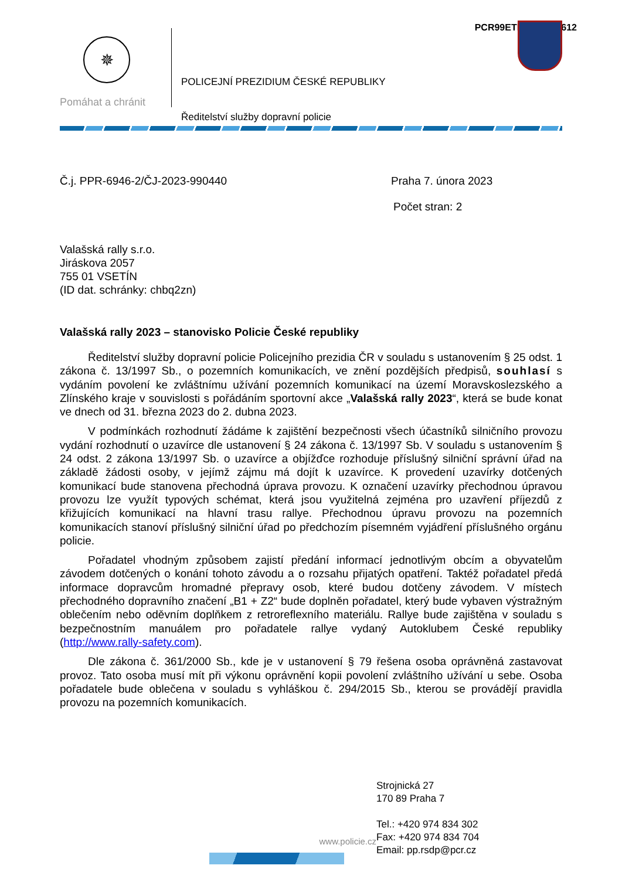PCR99ETRpo42965612
✵
Pomáhat a chránit
POLICEJNÍ PREZIDIUM ČESKÉ REPUBLIKY
Ředitelství služby dopravní policie
Č.j. PPR-6946-2/ČJ-2023-990440 Praha 7. února 2023
Počet stran: 2
Valašská rally s.r.o.
Jiráskova 2057
755 01 VSETÍN
(ID dat. schránky: chbq2zn)
Valašská rally 2023 – stanovisko Policie České republiky
Ředitelství služby dopravní policie Policejního prezidia ČR v souladu s ustanovením § 25 odst. 1 zákona č. 13/1997 Sb., o pozemních komunikacích, ve znění pozdějších předpisů, souhlasí s vydáním povolení ke zvláštnímu užívání pozemních komunikací na území Moravskoslezského a Zlínského kraje v souvislosti s pořádáním sportovní akce „Valašská rally 2023“, která se bude konat ve dnech od 31. března 2023 do 2. dubna 2023.
V podmínkách rozhodnutí žádáme k zajištění bezpečnosti všech účastníků silničního provozu vydání rozhodnutí o uzavírce dle ustanovení § 24 zákona č. 13/1997 Sb. V souladu s ustanovením § 24 odst. 2 zákona 13/1997 Sb. o uzavírce a objížďce rozhoduje příslušný silniční správní úřad na základě žádosti osoby, v jejímž zájmu má dojít k uzavírce. K provedení uzavírky dotčených komunikací bude stanovena přechodná úprava provozu. K označení uzavírky přechodnou úpravou provozu lze využít typových schémat, která jsou využitelná zejména pro uzavření příjezdů z křižujících komunikací na hlavní trasu rallye. Přechodnou úpravu provozu na pozemních komunikacích stanoví příslušný silniční úřad po předchozím písemném vyjádření příslušného orgánu policie.
Pořadatel vhodným způsobem zajistí předání informací jednotlivým obcím a obyvatelům závodem dotčených o konání tohoto závodu a o rozsahu přijatých opatření. Taktéž pořadatel předá informace dopravcům hromadné přepravy osob, které budou dotčeny závodem. V místech přechodného dopravního značení „B1 + Z2“ bude doplněn pořadatel, který bude vybaven výstražným oblečením nebo oděvním doplňkem z retroreflexního materiálu. Rallye bude zajištěna v souladu s bezpečnostním manuálem pro pořadatele rallye vydaný Autoklubem České republiky (http://www.rally-safety.com).
Dle zákona č. 361/2000 Sb., kde je v ustanovení § 79 řešena osoba oprávněná zastavovat provoz. Tato osoba musí mít při výkonu oprávnění kopii povolení zvláštního užívání u sebe. Osoba pořadatele bude oblečena v souladu s vyhláškou č. 294/2015 Sb., kterou se provádějí pravidla provozu na pozemních komunikacích.
www.policie.cz
Strojnická 27
170 89 Praha 7
Tel.: +420 974 834 302
Fax: +420 974 834 704
Email: pp.rsdp@pcr.cz